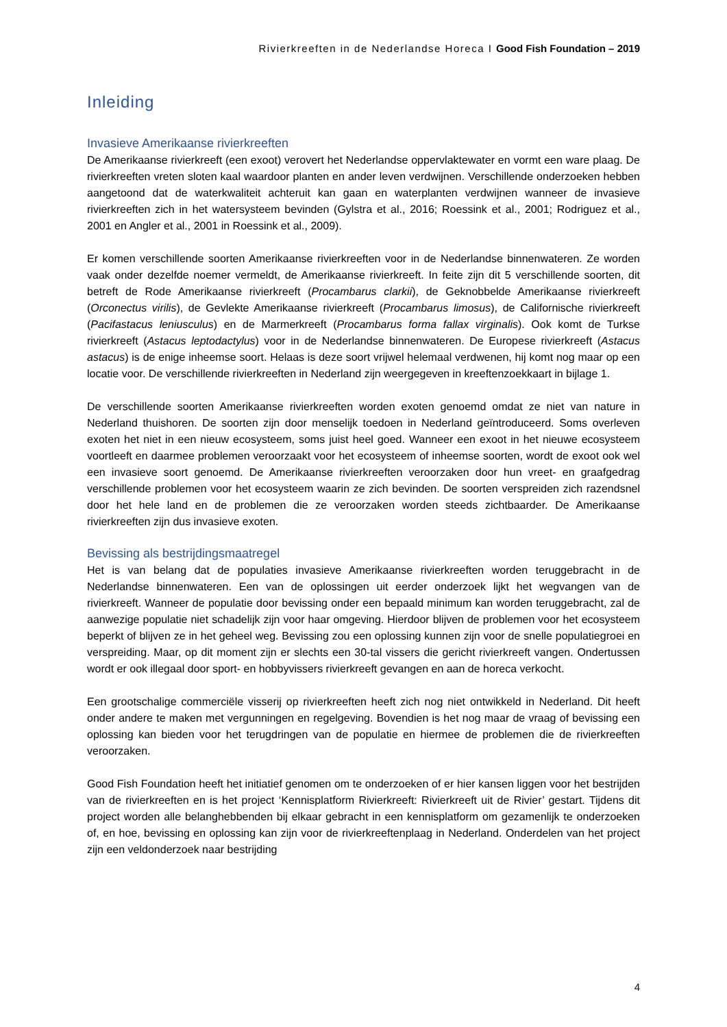Rivierkreeften in de Nederlandse Horeca I Good Fish Foundation – 2019
Inleiding
Invasieve Amerikaanse rivierkreeften
De Amerikaanse rivierkreeft (een exoot) verovert het Nederlandse oppervlaktewater en vormt een ware plaag. De rivierkreeften vreten sloten kaal waardoor planten en ander leven verdwijnen. Verschillende onderzoeken hebben aangetoond dat de waterkwaliteit achteruit kan gaan en waterplanten verdwijnen wanneer de invasieve rivierkreeften zich in het watersysteem bevinden (Gylstra et al., 2016; Roessink et al., 2001; Rodriguez et al., 2001 en Angler et al., 2001 in Roessink et al., 2009).
Er komen verschillende soorten Amerikaanse rivierkreeften voor in de Nederlandse binnenwateren. Ze worden vaak onder dezelfde noemer vermeldt, de Amerikaanse rivierkreeft. In feite zijn dit 5 verschillende soorten, dit betreft de Rode Amerikaanse rivierkreeft (Procambarus clarkii), de Geknobbelde Amerikaanse rivierkreeft (Orconectus virilis), de Gevlekte Amerikaanse rivierkreeft (Procambarus limosus), de Californische rivierkreeft (Pacifastacus leniusculus) en de Marmerkreeft (Procambarus forma fallax virginalis). Ook komt de Turkse rivierkreeft (Astacus leptodactylus) voor in de Nederlandse binnenwateren. De Europese rivierkreeft (Astacus astacus) is de enige inheemse soort. Helaas is deze soort vrijwel helemaal verdwenen, hij komt nog maar op een locatie voor. De verschillende rivierkreeften in Nederland zijn weergegeven in kreeftenzoekkaart in bijlage 1.
De verschillende soorten Amerikaanse rivierkreeften worden exoten genoemd omdat ze niet van nature in Nederland thuishoren. De soorten zijn door menselijk toedoen in Nederland geïntroduceerd. Soms overleven exoten het niet in een nieuw ecosysteem, soms juist heel goed. Wanneer een exoot in het nieuwe ecosysteem voortleeft en daarmee problemen veroorzaakt voor het ecosysteem of inheemse soorten, wordt de exoot ook wel een invasieve soort genoemd. De Amerikaanse rivierkreeften veroorzaken door hun vreet- en graafgedrag verschillende problemen voor het ecosysteem waarin ze zich bevinden. De soorten verspreiden zich razendsnel door het hele land en de problemen die ze veroorzaken worden steeds zichtbaarder. De Amerikaanse rivierkreeften zijn dus invasieve exoten.
Bevissing als bestrijdingsmaatregel
Het is van belang dat de populaties invasieve Amerikaanse rivierkreeften worden teruggebracht in de Nederlandse binnenwateren. Een van de oplossingen uit eerder onderzoek lijkt het wegvangen van de rivierkreeft. Wanneer de populatie door bevissing onder een bepaald minimum kan worden teruggebracht, zal de aanwezige populatie niet schadelijk zijn voor haar omgeving. Hierdoor blijven de problemen voor het ecosysteem beperkt of blijven ze in het geheel weg. Bevissing zou een oplossing kunnen zijn voor de snelle populatiegroei en verspreiding. Maar, op dit moment zijn er slechts een 30-tal vissers die gericht rivierkreeft vangen. Ondertussen wordt er ook illegaal door sport- en hobbyvissers rivierkreeft gevangen en aan de horeca verkocht.
Een grootschalige commerciële visserij op rivierkreeften heeft zich nog niet ontwikkeld in Nederland. Dit heeft onder andere te maken met vergunningen en regelgeving. Bovendien is het nog maar de vraag of bevissing een oplossing kan bieden voor het terugdringen van de populatie en hiermee de problemen die de rivierkreeften veroorzaken.
Good Fish Foundation heeft het initiatief genomen om te onderzoeken of er hier kansen liggen voor het bestrijden van de rivierkreeften en is het project ‘Kennisplatform Rivierkreeft: Rivierkreeft uit de Rivier’ gestart. Tijdens dit project worden alle belanghebbenden bij elkaar gebracht in een kennisplatform om gezamenlijk te onderzoeken of, en hoe, bevissing en oplossing kan zijn voor de rivierkreeftenplaag in Nederland. Onderdelen van het project zijn een veldonderzoek naar bestrijding
4